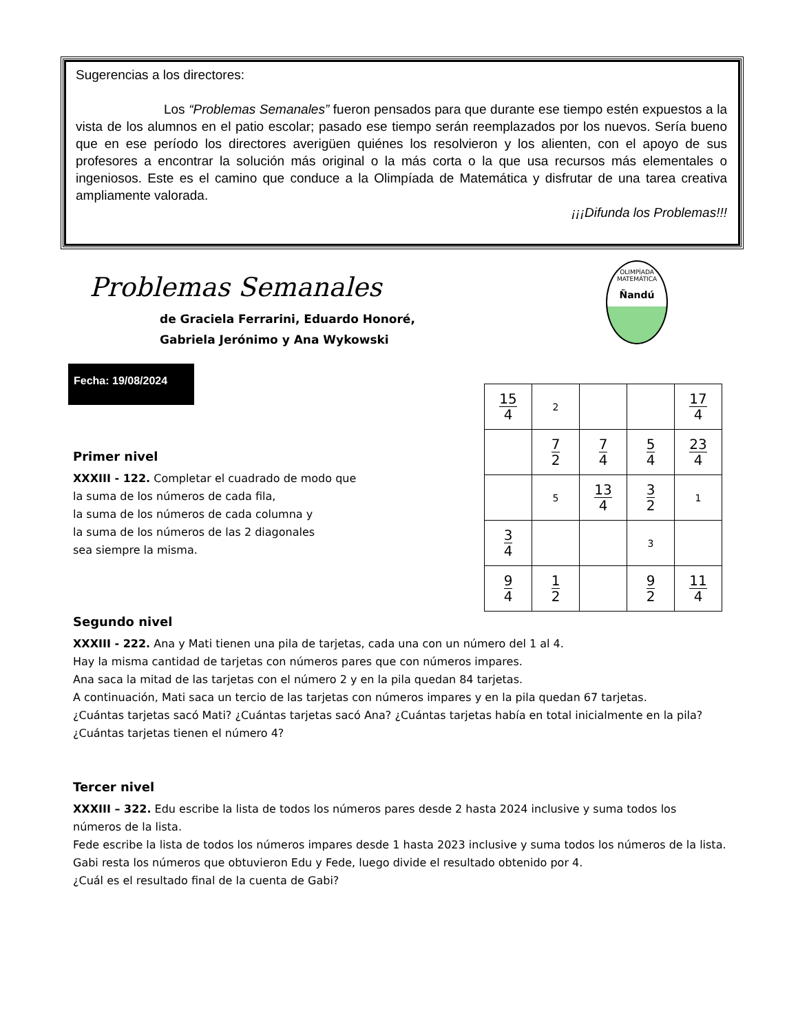Sugerencias a los directores:
Los “Problemas Semanales” fueron pensados para que durante ese tiempo estén expuestos a la vista de los alumnos en el patio escolar; pasado ese tiempo serán reemplazados por los nuevos. Sería bueno que en ese período los directores averigüen quiénes los resolvieron y los alienten, con el apoyo de sus profesores a encontrar la solución más original o la más corta o la que usa recursos más elementales o ingeniosos. Este es el camino que conduce a la Olimpíada de Matemática y disfrutar de una tarea creativa ampliamente valorada.
¡¡¡Difunda los Problemas!!!
Problemas Semanales
de Graciela Ferrarini, Eduardo Honoré,
Gabriela Jerónimo y Ana Wykowski
OLIMPÍADA MATEMÁTICA
Ñandú
Fecha: 19/08/2024
| 15 4 | 2 | | | 17 4 |
| | 7 2 | 7 4 | 5 4 | 23 4 |
| | 5 | 13 4 | 3 2 | 1 |
| 3 4 | | | 3 | |
| 9 4 | 1 2 | | 9 2 | 11 4 |
Primer nivel
XXXIII - 122. Completar el cuadrado de modo que
la suma de los números de cada fila,
la suma de los números de cada columna y
la suma de los números de las 2 diagonales
sea siempre la misma.
Segundo nivel
XXXIII - 222. Ana y Mati tienen una pila de tarjetas, cada una con un número del 1 al 4.
Hay la misma cantidad de tarjetas con números pares que con números impares.
Ana saca la mitad de las tarjetas con el número 2 y en la pila quedan 84 tarjetas.
A continuación, Mati saca un tercio de las tarjetas con números impares y en la pila quedan 67 tarjetas.
¿Cuántas tarjetas sacó Mati? ¿Cuántas tarjetas sacó Ana? ¿Cuántas tarjetas había en total inicialmente en la pila? ¿Cuántas tarjetas tienen el número 4?
Tercer nivel
XXXIII – 322. Edu escribe la lista de todos los números pares desde 2 hasta 2024 inclusive y suma todos los números de la lista.
Fede escribe la lista de todos los números impares desde 1 hasta 2023 inclusive y suma todos los números de la lista.
Gabi resta los números que obtuvieron Edu y Fede, luego divide el resultado obtenido por 4.
¿Cuál es el resultado final de la cuenta de Gabi?